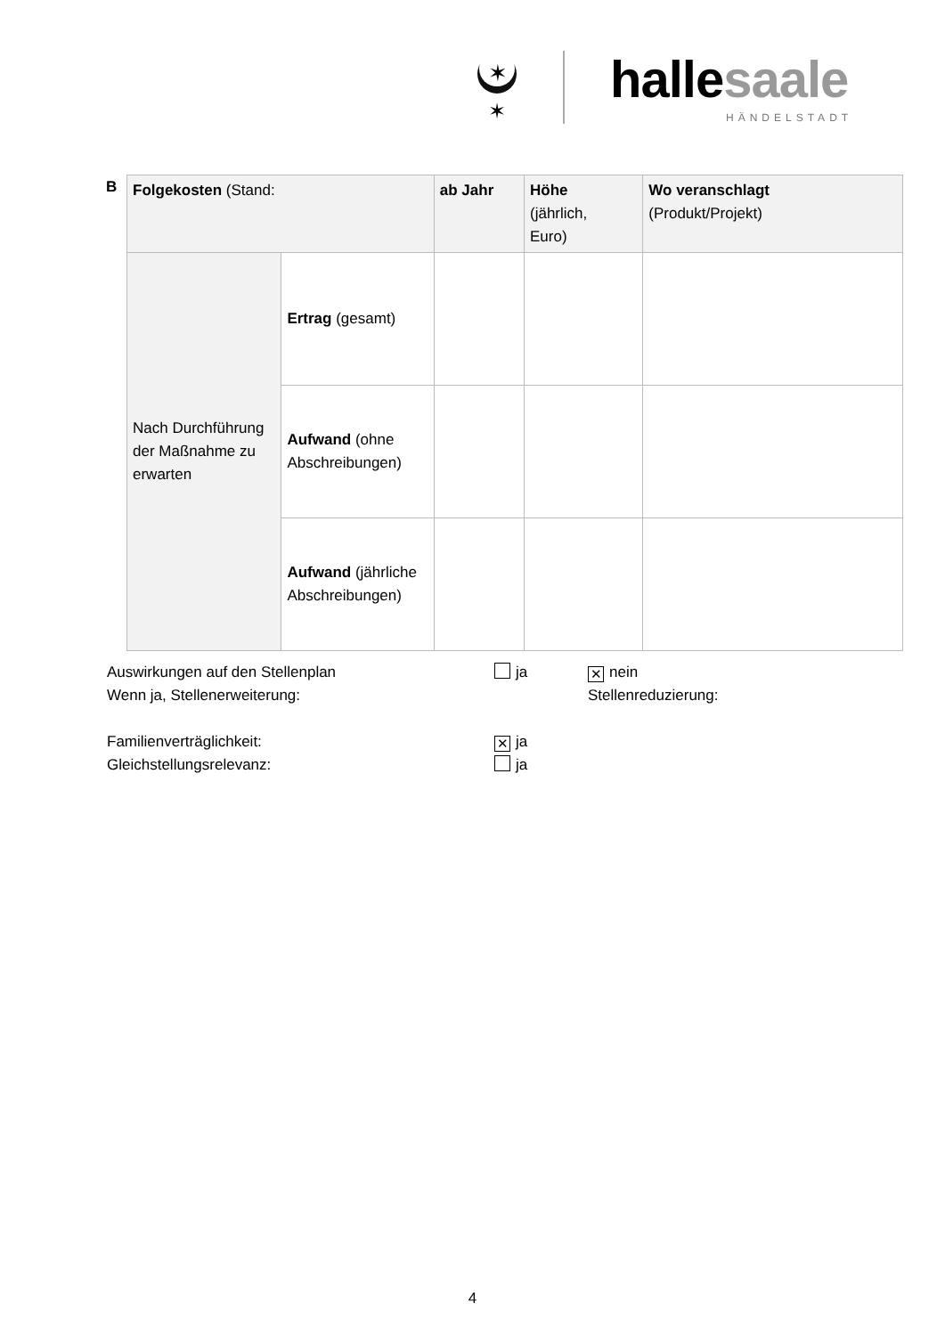✶
✶
hallesaale
HÄNDELSTADT
B
| Folgekosten (Stand: | | ab Jahr | Höhe (jährlich, Euro) | Wo veranschlagt (Produkt/Projekt) |
| Nach Durchführung der Maßnahme zu erwarten | Ertrag (gesamt) | | | |
| | Aufwand (ohne Abschreibungen) | | | |
| | Aufwand (jährliche Abschreibungen) | | | |
Auswirkungen auf den Stellenplan ja
✕ nein
Wenn ja, Stellenerweiterung: Stellenreduzierung:
Familienverträglichkeit:
✕ ja
Gleichstellungsrelevanz: ja
4